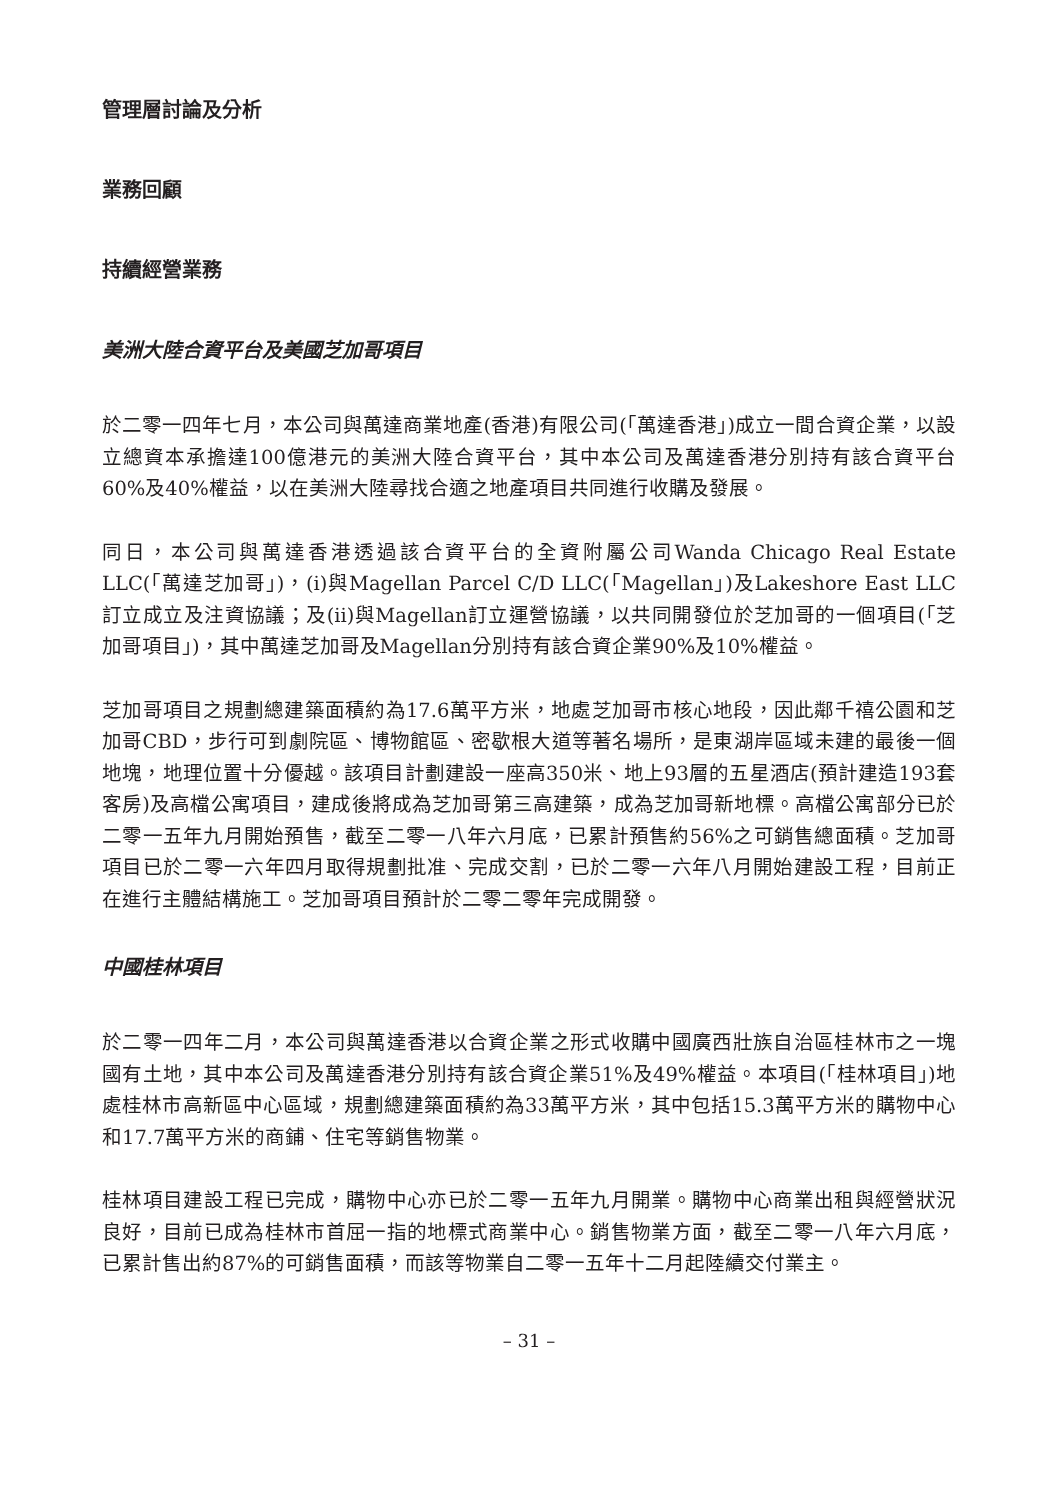管理層討論及分析
業務回顧
持續經營業務
美洲大陸合資平台及美國芝加哥項目
於二零一四年七月，本公司與萬達商業地產(香港)有限公司(「萬達香港」)成立一間合資企業，以設立總資本承擔達100億港元的美洲大陸合資平台，其中本公司及萬達香港分別持有該合資平台60%及40%權益，以在美洲大陸尋找合適之地產項目共同進行收購及發展。
同日，本公司與萬達香港透過該合資平台的全資附屬公司Wanda Chicago Real Estate LLC(「萬達芝加哥」)，(i)與Magellan Parcel C/D LLC(「Magellan」)及Lakeshore East LLC訂立成立及注資協議；及(ii)與Magellan訂立運營協議，以共同開發位於芝加哥的一個項目(「芝加哥項目」)，其中萬達芝加哥及Magellan分別持有該合資企業90%及10%權益。
芝加哥項目之規劃總建築面積約為17.6萬平方米，地處芝加哥市核心地段，因此鄰千禧公園和芝加哥CBD，步行可到劇院區、博物館區、密歇根大道等著名場所，是東湖岸區域未建的最後一個地塊，地理位置十分優越。該項目計劃建設一座高350米、地上93層的五星酒店(預計建造193套客房)及高檔公寓項目，建成後將成為芝加哥第三高建築，成為芝加哥新地標。高檔公寓部分已於二零一五年九月開始預售，截至二零一八年六月底，已累計預售約56%之可銷售總面積。芝加哥項目已於二零一六年四月取得規劃批准、完成交割，已於二零一六年八月開始建設工程，目前正在進行主體結構施工。芝加哥項目預計於二零二零年完成開發。
中國桂林項目
於二零一四年二月，本公司與萬達香港以合資企業之形式收購中國廣西壯族自治區桂林市之一塊國有土地，其中本公司及萬達香港分別持有該合資企業51%及49%權益。本項目(「桂林項目」)地處桂林市高新區中心區域，規劃總建築面積約為33萬平方米，其中包括15.3萬平方米的購物中心和17.7萬平方米的商鋪、住宅等銷售物業。
桂林項目建設工程已完成，購物中心亦已於二零一五年九月開業。購物中心商業出租與經營狀況良好，目前已成為桂林市首屈一指的地標式商業中心。銷售物業方面，截至二零一八年六月底，已累計售出約87%的可銷售面積，而該等物業自二零一五年十二月起陸續交付業主。
– 31 –